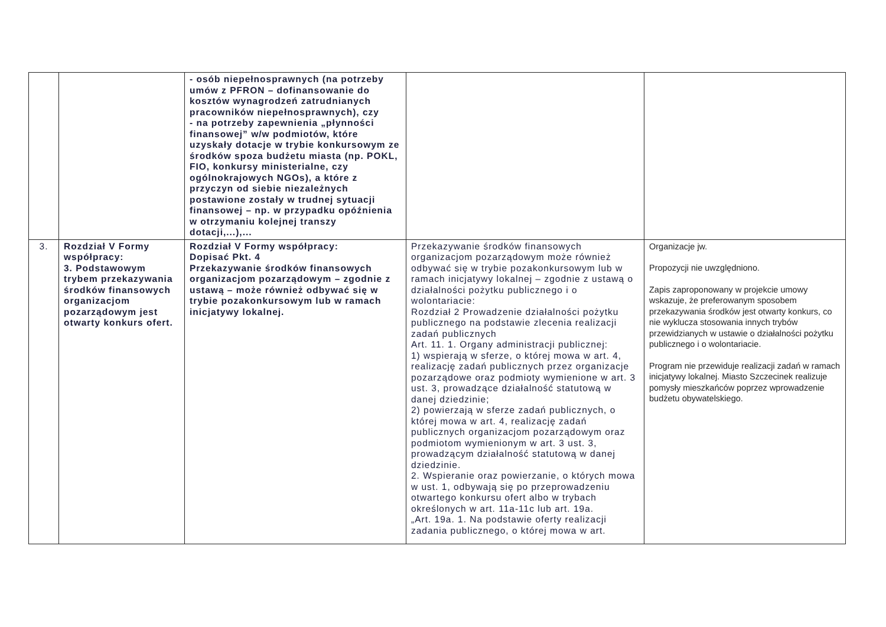| | | - osób niepełnosprawnych (na potrzeby umów z PFRON – dofinansowanie do kosztów wynagrodzeń zatrudnianych pracowników niepełnosprawnych), czy - na potrzeby zapewnienia „płynności finansowej” w/w podmiotów, które uzyskały dotacje w trybie konkursowym ze środków spoza budżetu miasta (np. POKL, FIO, konkursy ministerialne, czy ogólnokrajowych NGOs), a które z przyczyn od siebie niezależnych postawione zostały w trudnej sytuacji finansowej – np. w przypadku opóźnienia w otrzymaniu kolejnej transzy dotacji,...),... | | |
| 3. | Rozdział V Formy współpracy: 3. Podstawowym trybem przekazywania środków finansowych organizacjom pozarządowym jest otwarty konkurs ofert. | Rozdział V Formy współpracy: Dopisać Pkt. 4 Przekazywanie środków finansowych organizacjom pozarządowym – zgodnie z ustawą – może również odbywać się w trybie pozakonkursowym lub w ramach inicjatywy lokalnej. | Przekazywanie środków finansowych organizacjom pozarządowym może również odbywać się w trybie pozakonkursowym lub w ramach inicjatywy lokalnej – zgodnie z ustawą o działalności pożytku publicznego i o wolontariacie: Rozdział 2 Prowadzenie działalności pożytku publicznego na podstawie zlecenia realizacji zadań publicznych Art. 11. 1. Organy administracji publicznej: 1) wspierają w sferze, o której mowa w art. 4, realizację zadań publicznych przez organizacje pozarządowe oraz podmioty wymienione w art. 3 ust. 3, prowadzące działalność statutową w danej dziedzinie; 2) powierzają w sferze zadań publicznych, o której mowa w art. 4, realizację zadań publicznych organizacjom pozarządowym oraz podmiotom wymienionym w art. 3 ust. 3, prowadzącym działalność statutową w danej dziedzinie. 2. Wspieranie oraz powierzanie, o których mowa w ust. 1, odbywają się po przeprowadzeniu otwartego konkursu ofert albo w trybach określonych w art. 11a-11c lub art. 19a. „Art. 19a. 1. Na podstawie oferty realizacji zadania publicznego, o której mowa w art. | Organizacje jw. Propozycji nie uwzględniono. Zapis zaproponowany w projekcie umowy wskazuje, że preferowanym sposobem przekazywania środków jest otwarty konkurs, co nie wyklucza stosowania innych trybów przewidzianych w ustawie o działalności pożytku publicznego i o wolontariacie. Program nie przewiduje realizacji zadań w ramach inicjatywy lokalnej. Miasto Szczecinek realizuje pomysły mieszkańców poprzez wprowadzenie budżetu obywatelskiego. |